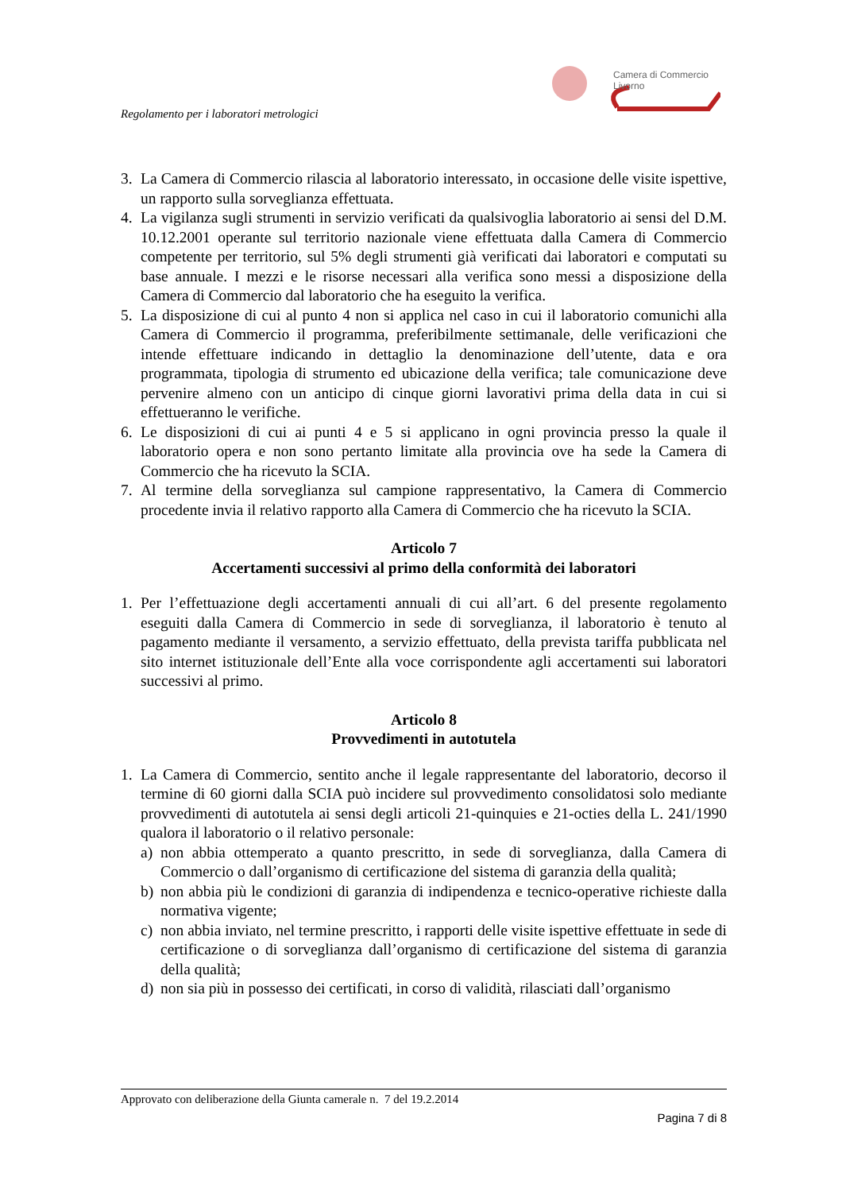Camera di Commercio
Livorno
Regolamento per i laboratori metrologici
3. La Camera di Commercio rilascia al laboratorio interessato, in occasione delle visite ispettive, un rapporto sulla sorveglianza effettuata.
4. La vigilanza sugli strumenti in servizio verificati da qualsivoglia laboratorio ai sensi del D.M. 10.12.2001 operante sul territorio nazionale viene effettuata dalla Camera di Commercio competente per territorio, sul 5% degli strumenti già verificati dai laboratori e computati su base annuale. I mezzi e le risorse necessari alla verifica sono messi a disposizione della Camera di Commercio dal laboratorio che ha eseguito la verifica.
5. La disposizione di cui al punto 4 non si applica nel caso in cui il laboratorio comunichi alla Camera di Commercio il programma, preferibilmente settimanale, delle verificazioni che intende effettuare indicando in dettaglio la denominazione dell’utente, data e ora programmata, tipologia di strumento ed ubicazione della verifica; tale comunicazione deve pervenire almeno con un anticipo di cinque giorni lavorativi prima della data in cui si effettueranno le verifiche.
6. Le disposizioni di cui ai punti 4 e 5 si applicano in ogni provincia presso la quale il laboratorio opera e non sono pertanto limitate alla provincia ove ha sede la Camera di Commercio che ha ricevuto la SCIA.
7. Al termine della sorveglianza sul campione rappresentativo, la Camera di Commercio procedente invia il relativo rapporto alla Camera di Commercio che ha ricevuto la SCIA.
Articolo 7
Accertamenti successivi al primo della conformità dei laboratori
1. Per l’effettuazione degli accertamenti annuali di cui all’art. 6 del presente regolamento eseguiti dalla Camera di Commercio in sede di sorveglianza, il laboratorio è tenuto al pagamento mediante il versamento, a servizio effettuato, della prevista tariffa pubblicata nel sito internet istituzionale dell’Ente alla voce corrispondente agli accertamenti sui laboratori successivi al primo.
Articolo 8
Provvedimenti in autotutela
1. La Camera di Commercio, sentito anche il legale rappresentante del laboratorio, decorso il termine di 60 giorni dalla SCIA può incidere sul provvedimento consolidatosi solo mediante provvedimenti di autotutela ai sensi degli articoli 21-quinquies e 21-octies della L. 241/1990 qualora il laboratorio o il relativo personale:
a) non abbia ottemperato a quanto prescritto, in sede di sorveglianza, dalla Camera di Commercio o dall’organismo di certificazione del sistema di garanzia della qualità;
b) non abbia più le condizioni di garanzia di indipendenza e tecnico-operative richieste dalla normativa vigente;
c) non abbia inviato, nel termine prescritto, i rapporti delle visite ispettive effettuate in sede di certificazione o di sorveglianza dall’organismo di certificazione del sistema di garanzia della qualità;
d) non sia più in possesso dei certificati, in corso di validità, rilasciati dall’organismo
Approvato con deliberazione della Giunta camerale n. 7 del 19.2.2014
Pagina 7 di 8